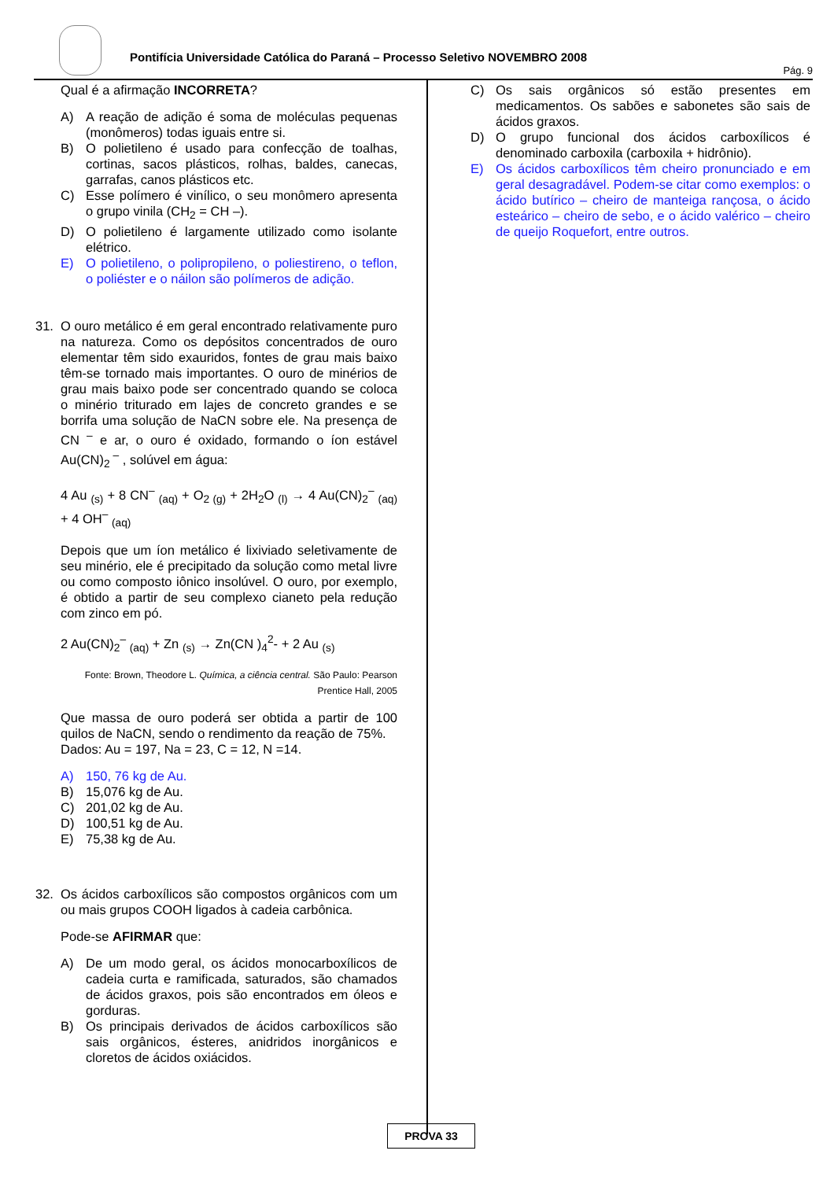Pontifícia Universidade Católica do Paraná – Processo Seletivo NOVEMBRO 2008
Pág. 9
Qual é a afirmação INCORRETA?
A) A reação de adição é soma de moléculas pequenas (monômeros) todas iguais entre si.
B) O polietileno é usado para confecção de toalhas, cortinas, sacos plásticos, rolhas, baldes, canecas, garrafas, canos plásticos etc.
C) Esse polímero é vinílico, o seu monômero apresenta o grupo vinila (CH<sub>2</sub> = CH –).
D) O polietileno é largamente utilizado como isolante elétrico.
E) O polietileno, o polipropileno, o poliestireno, o teflon, o poliéster e o náilon são polímeros de adição.
31. O ouro metálico é em geral encontrado relativamente puro na natureza. Como os depósitos concentrados de ouro elementar têm sido exauridos, fontes de grau mais baixo têm-se tornado mais importantes. O ouro de minérios de grau mais baixo pode ser concentrado quando se coloca o minério triturado em lajes de concreto grandes e se borrifa uma solução de NaCN sobre ele. Na presença de CN <sup>–</sup> e ar, o ouro é oxidado, formando o íon estável Au(CN)<sub>2</sub><sup>–</sup> , solúvel em água:
4 Au <sub>(s)</sub> + 8 CN<sup>–</sup> <sub>(aq)</sub> + O<sub>2 (g)</sub> + 2H<sub>2</sub>O <sub>(l)</sub> → 4 Au(CN)<sub>2</sub><sup>–</sup> <sub>(aq)</sub> + 4 OH<sup>–</sup> <sub>(aq)</sub>
Depois que um íon metálico é lixiviado seletivamente de seu minério, ele é precipitado da solução como metal livre ou como composto iônico insolúvel. O ouro, por exemplo, é obtido a partir de seu complexo cianeto pela redução com zinco em pó.
2 Au(CN)<sub>2</sub><sup>–</sup> <sub>(aq)</sub> + Zn <sub>(s)</sub> → Zn(CN )<sub>4</sub><sup>2</sup>- + 2 Au <sub>(s)</sub>
Fonte: Brown, Theodore L. Química, a ciência central. São Paulo: Pearson Prentice Hall, 2005
Que massa de ouro poderá ser obtida a partir de 100 quilos de NaCN, sendo o rendimento da reação de 75%.
Dados: Au = 197, Na = 23, C = 12, N =14.
A) 150, 76 kg de Au.
B) 15,076 kg de Au.
C) 201,02 kg de Au.
D) 100,51 kg de Au.
E) 75,38 kg de Au.
32. Os ácidos carboxílicos são compostos orgânicos com um ou mais grupos COOH ligados à cadeia carbônica.
Pode-se AFIRMAR que:
A) De um modo geral, os ácidos monocarboxílicos de cadeia curta e ramificada, saturados, são chamados de ácidos graxos, pois são encontrados em óleos e gorduras.
B) Os principais derivados de ácidos carboxílicos são sais orgânicos, ésteres, anidridos inorgânicos e cloretos de ácidos oxiácidos.
C) Os sais orgânicos só estão presentes em medicamentos. Os sabões e sabonetes são sais de ácidos graxos.
D) O grupo funcional dos ácidos carboxílicos é denominado carboxila (carboxila + hidrônio).
E) Os ácidos carboxílicos têm cheiro pronunciado e em geral desagradável. Podem-se citar como exemplos: o ácido butírico – cheiro de manteiga rançosa, o ácido esteárico – cheiro de sebo, e o ácido valérico – cheiro de queijo Roquefort, entre outros.
PROVA 33